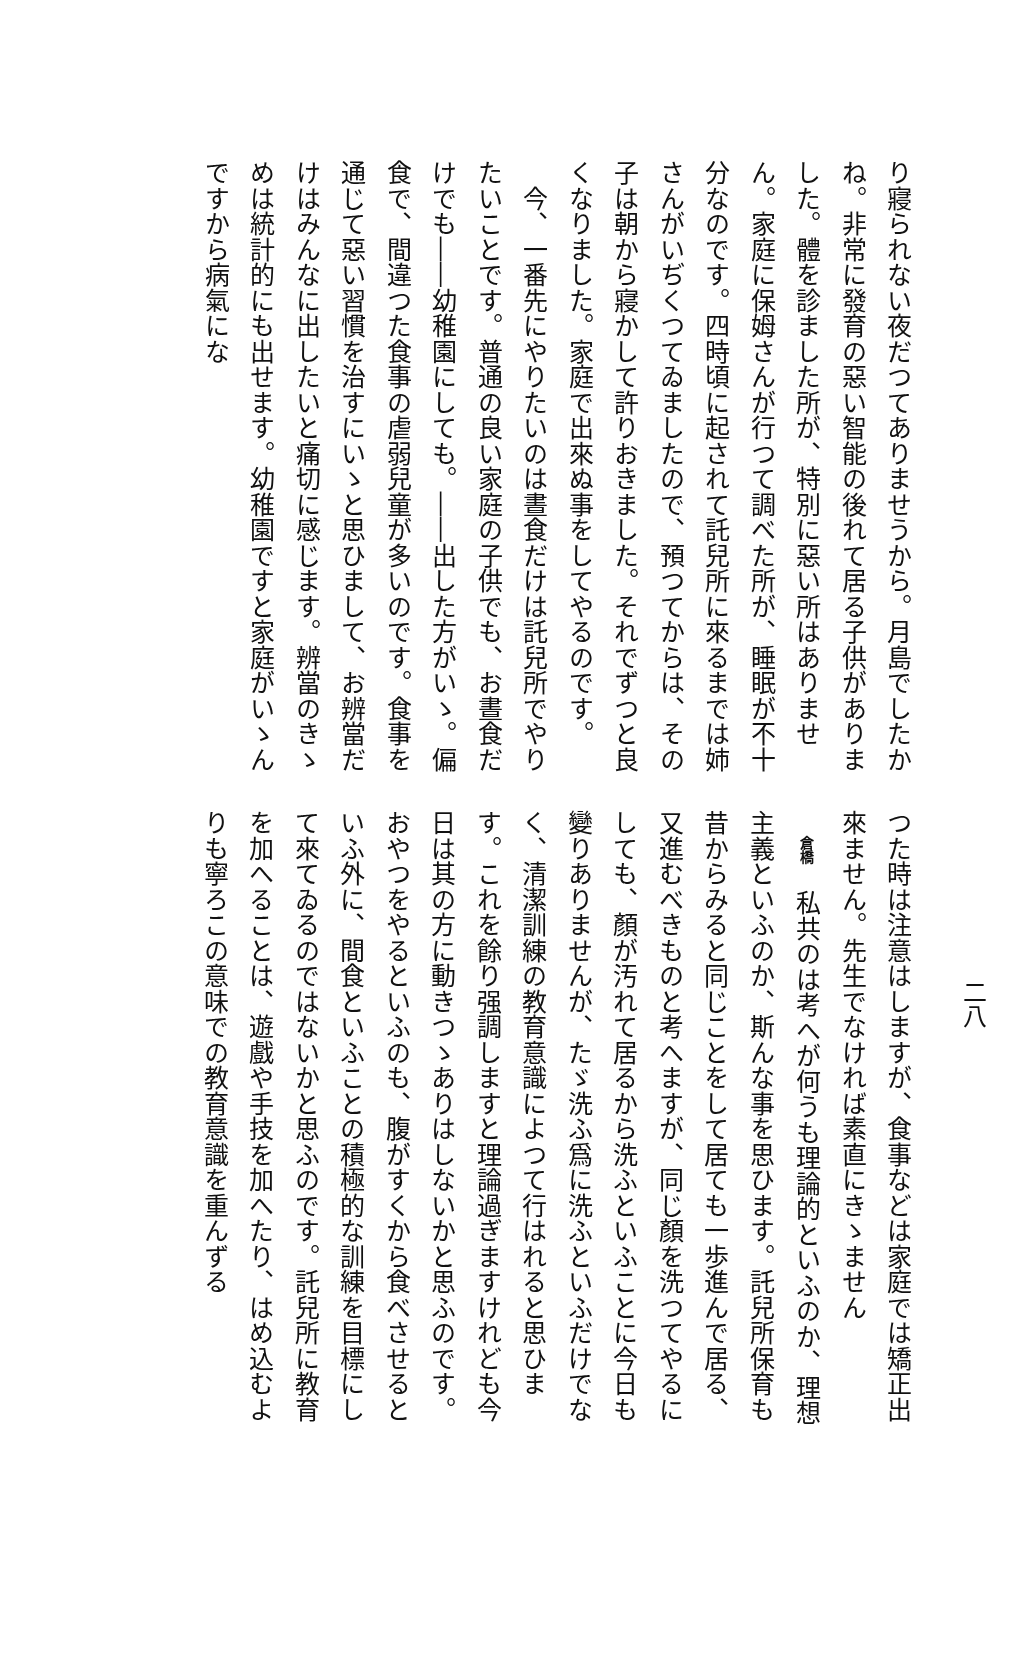二八
り寢られない夜だつてありませうから。月島でしたかね。非常に發育の惡い智能の後れて居る子供がありました。體を診ました所が、特別に惡い所はありません。家庭に保姆さんが行つて調べた所が、睡眠が不十分なのです。四時頃に起されて託兒所に來るまでは姉さんがいぢくつてゐましたので、預つてからは、その子は朝から寢かして許りおきました。それでずつと良くなりました。家庭で出來ぬ事をしてやるのです。
　今、一番先にやりたいのは晝食だけは託兒所でやりたいことです。普通の良い家庭の子供でも、お晝食だけでも――幼稚園にしても。――出した方がいゝ。偏食で、間違つた食事の虐弱兒童が多いのです。食事を通じて惡い習慣を治すにいゝと思ひまして、お辨當だけはみんなに出したいと痛切に感じます。辨當のきゝめは統計的にも出せます。幼稚園ですと家庭がいゝんですから病氣にな
つた時は注意はしますが、食事などは家庭では矯正出來ません。先生でなければ素直にきゝません
　倉橋　私共のは考へが何うも理論的といふのか、理想主義といふのか、斯んな事を思ひます。託兒所保育も昔からみると同じことをして居ても一歩進んで居る、又進むべきものと考へますが、同じ顏を洗つてやるにしても、顏が汚れて居るから洗ふといふことに今日も變りありませんが、たゞ洗ふ爲に洗ふといふだけでなく、清潔訓練の教育意識によつて行はれると思ひます。これを餘り强調しますと理論過ぎますけれども今日は其の方に動きつゝありはしないかと思ふのです。おやつをやるといふのも、腹がすくから食べさせるといふ外に、間食といふことの積極的な訓練を目標にして來てゐるのではないかと思ふのです。託兒所に教育を加へることは、遊戲や手技を加へたり、はめ込むよりも寧ろこの意味での教育意識を重んずる